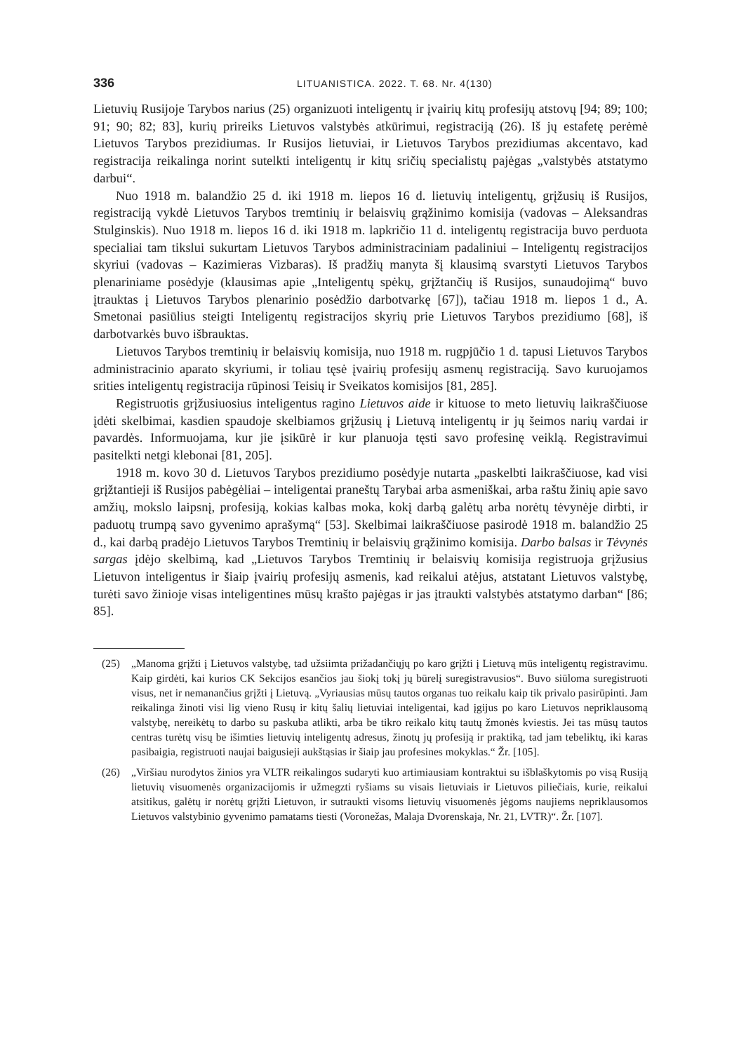336 LITUANISTICA. 2022. T. 68. Nr. 4(130)
Lietuvių Rusijoje Tarybos narius (25) organizuoti inteligentų ir įvairių kitų profesijų atstovų [94; 89; 100; 91; 90; 82; 83], kurių prireiks Lietuvos valstybės atkūrimui, registraciją (26). Iš jų estafetę perėmė Lietuvos Tarybos prezidiumas. Ir Rusijos lietuviai, ir Lietuvos Tarybos prezidiumas akcentavo, kad registracija reikalinga norint sutelkti inteligentų ir kitų sričių specialistų pajėgas „valstybės atstatymo darbui“.
Nuo 1918 m. balandžio 25 d. iki 1918 m. liepos 16 d. lietuvių inteligentų, grįžusių iš Rusijos, registraciją vykdė Lietuvos Tarybos tremtinių ir belaisvių grąžinimo komisija (vadovas – Aleksandras Stulginskis). Nuo 1918 m. liepos 16 d. iki 1918 m. lapkričio 11 d. inteligentų registracija buvo perduota specialiai tam tikslui sukurtam Lietuvos Tarybos administraciniam padaliniui – Inteligentų registracijos skyriui (vadovas – Kazimieras Vizbaras). Iš pradžių manyta šį klausimą svarstyti Lietuvos Tarybos plenariniame posėdyje (klausimas apie „Inteligentų spėkų, grįžtančių iš Rusijos, sunaudojimą“ buvo įtrauktas į Lietuvos Tarybos plenarinio posėdžio darbotvarkę [67]), tačiau 1918 m. liepos 1 d., A. Smetonai pasiūlius steigti Inteligentų registracijos skyrių prie Lietuvos Tarybos prezidiumo [68], iš darbotvarkės buvo išbrauktas.
Lietuvos Tarybos tremtinių ir belaisvių komisija, nuo 1918 m. rugpjūčio 1 d. tapusi Lietuvos Tarybos administracinio aparato skyriumi, ir toliau tęsė įvairių profesijų asmenų registraciją. Savo kuruojamos srities inteligentų registracija rūpinosi Teisių ir Sveikatos komisijos [81, 285].
Registruotis grįžusiuosius inteligentus ragino Lietuvos aide ir kituose to meto lietuvių laikraščiuose įdėti skelbimai, kasdien spaudoje skelbiamos grįžusių į Lietuvą inteligentų ir jų šeimos narių vardai ir pavardės. Informuojama, kur jie įsikūrė ir kur planuoja tęsti savo profesinę veiklą. Registravimui pasitelkti netgi klebonai [81, 205].
1918 m. kovo 30 d. Lietuvos Tarybos prezidiumo posėdyje nutarta „paskelbti laikraščiuose, kad visi grįžtantieji iš Rusijos pabėgėliai – inteligentai praneštų Tarybai arba asmeniškai, arba raštu žinių apie savo amžių, mokslo laipsnį, profesiją, kokias kalbas moka, kokį darbą galėtų arba norėtų tėvynėje dirbti, ir paduotų trumpą savo gyvenimo aprašymą“ [53]. Skelbimai laikraščiuose pasirodė 1918 m. balandžio 25 d., kai darbą pradėjo Lietuvos Tarybos Tremtinių ir belaisvių grąžinimo komisija. Darbo balsas ir Tėvynės sargas įdėjo skelbimą, kad „Lietuvos Tarybos Tremtinių ir belaisvių komisija registruoja grįžusius Lietuvon inteligentus ir šiaip įvairių profesijų asmenis, kad reikalui atėjus, atstatant Lietuvos valstybę, turėti savo žinioje visas inteligentines mūsų krašto pajėgas ir jas įtraukti valstybės atstatymo darban“ [86; 85].
(25) „Manoma grįžti į Lietuvos valstybę, tad užsiimta prižadančiųjų po karo grįžti į Lietuvą mūs inteligentų registravimu. Kaip girdėti, kai kurios CK Sekcijos esančios jau šiokį tokį jų būrelį suregistravusios“. Buvo siūloma suregistruoti visus, net ir nemanančius grįžti į Lietuvą. „Vyriausias mūsų tautos organas tuo reikalu kaip tik privalo pasirūpinti. Jam reikalinga žinoti visi lig vieno Rusų ir kitų šalių lietuviai inteligentai, kad įgijus po karo Lietuvos nepriklausomą valstybę, nereikėtų to darbo su paskuba atlikti, arba be tikro reikalo kitų tautų žmonės kviestis. Jei tas mūsų tautos centras turėtų visų be išimties lietuvių inteligentų adresus, žinotų jų profesiją ir praktiką, tad jam tebeliktų, iki karas pasibaigia, registruoti naujai baigusieji aukštąsias ir šiaip jau profesines mokyklas.“ Žr. [105].
(26) „Viršiau nurodytos žinios yra VLTR reikalingos sudaryti kuo artimiausiam kontraktui su išblaškytomis po visą Rusiją lietuvių visuomenės organizacijomis ir užmegzti ryšiams su visais lietuviais ir Lietuvos piliečiais, kurie, reikalui atsitikus, galėtų ir norėtų grįžti Lietuvon, ir sutraukti visoms lietuvių visuomenės jėgoms naujiems nepriklausomos Lietuvos valstybinio gyvenimo pamatams tiesti (Voronežas, Malaja Dvorenskaja, Nr. 21, LVTR)“. Žr. [107].